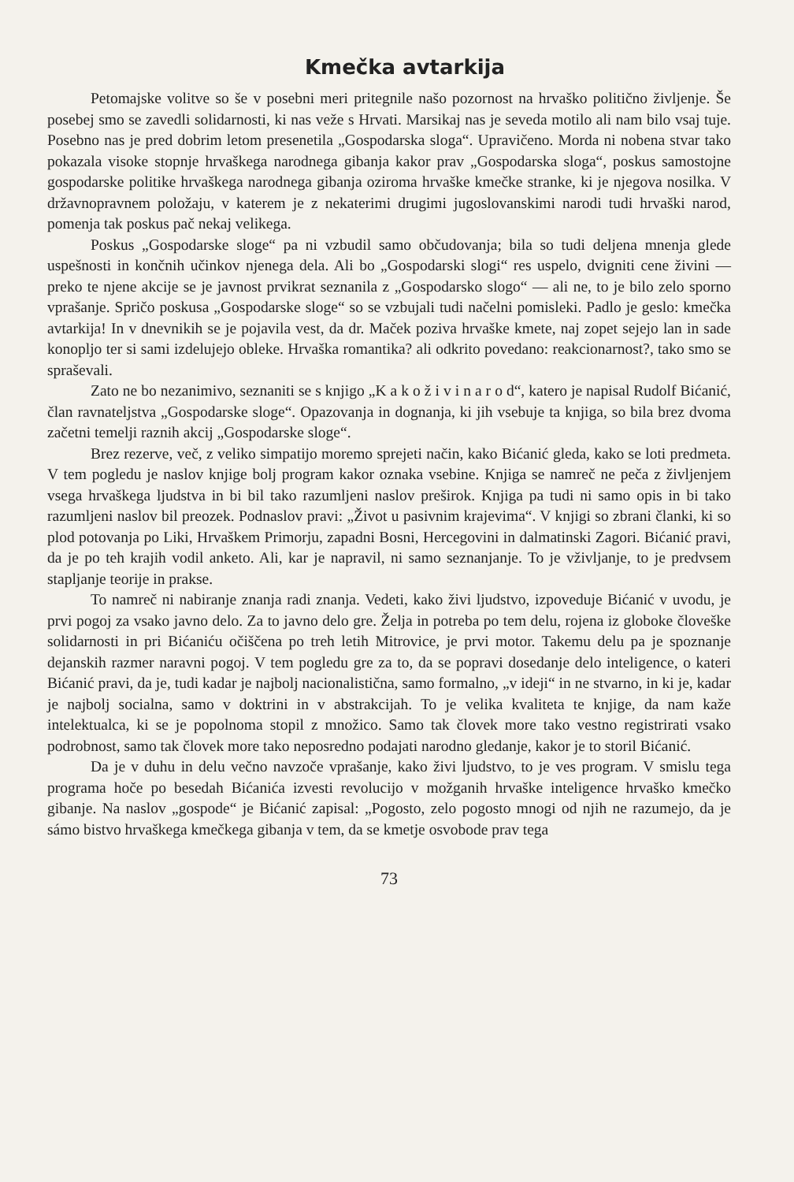Kmečka avtarkija
Petomajske volitve so še v posebni meri pritegnile našo pozornost na hrvaško politično življenje. Še posebej smo se zavedli solidarnosti, ki nas veže s Hrvati. Marsikaj nas je seveda motilo ali nam bilo vsaj tuje. Posebno nas je pred dobrim letom presenetila „Gospodarska sloga“. Upravičeno. Morda ni nobena stvar tako pokazala visoke stopnje hrvaškega narodnega gibanja kakor prav „Gospodarska sloga“, poskus samostojne gospodarske politike hrvaškega narodnega gibanja oziroma hrvaške kmečke stranke, ki je njegova nosilka. V državnopravnem položaju, v katerem je z nekaterimi drugimi jugoslovanskimi narodi tudi hrvaški narod, pomenja tak poskus pač nekaj velikega.
Poskus „Gospodarske sloge“ pa ni vzbudil samo občudovanja; bila so tudi deljena mnenja glede uspešnosti in končnih učinkov njenega dela. Ali bo „Gospodarski slogi“ res uspelo, dvigniti cene živini — preko te njene akcije se je javnost prvikrat seznanila z „Gospodarsko slogo“ — ali ne, to je bilo zelo sporno vprašanje. Spričo poskusa „Gospodarske sloge“ so se vzbujali tudi načelni pomisleki. Padlo je geslo: kmečka avtarkija! In v dnevnikih se je pojavila vest, da dr. Maček poziva hrvaške kmete, naj zopet sejejo lan in sade konopljo ter si sami izdelujejo obleke. Hrvaška romantika? ali odkrito povedano: reakcionarnost?, tako smo se spraševali.
Zato ne bo nezanimivo, seznaniti se s knjigo „K a k o ž i v i n a r o d“, katero je napisal Rudolf Bićanić, član ravnateljstva „Gospodarske sloge“. Opazovanja in dognanja, ki jih vsebuje ta knjiga, so bila brez dvoma začetni temelji raznih akcij „Gospodarske sloge“.
Brez rezerve, več, z veliko simpatijo moremo sprejeti način, kako Bićanić gleda, kako se loti predmeta. V tem pogledu je naslov knjige bolj program kakor oznaka vsebine. Knjiga se namreč ne peča z življenjem vsega hrvaškega ljudstva in bi bil tako razumljeni naslov preširok. Knjiga pa tudi ni samo opis in bi tako razumljeni naslov bil preozek. Podnaslov pravi: „Život u pasivnim krajevima“. V knjigi so zbrani članki, ki so plod potovanja po Liki, Hrvaškem Primorju, zapadni Bosni, Hercegovini in dalmatinski Zagori. Bićanić pravi, da je po teh krajih vodil anketo. Ali, kar je napravil, ni samo seznanjanje. To je vživljanje, to je predvsem stapljanje teorije in prakse.
To namreč ni nabiranje znanja radi znanja. Vedeti, kako živi ljudstvo, izpoveduje Bićanić v uvodu, je prvi pogoj za vsako javno delo. Za to javno delo gre. Želja in potreba po tem delu, rojena iz globoke človeške solidarnosti in pri Bićaniću očiščena po treh letih Mitrovice, je prvi motor. Takemu delu pa je spoznanje dejanskih razmer naravni pogoj. V tem pogledu gre za to, da se popravi dosedanje delo inteligence, o kateri Bićanić pravi, da je, tudi kadar je najbolj nacionalistična, samo formalno, „v ideji“ in ne stvarno, in ki je, kadar je najbolj socialna, samo v doktrini in v abstrakcijah. To je velika kvaliteta te knjige, da nam kaže intelektualca, ki se je popolnoma stopil z množico. Samo tak človek more tako vestno registrirati vsako podrobnost, samo tak človek more tako neposredno podajati narodno gledanje, kakor je to storil Bićanić.
Da je v duhu in delu večno navzoče vprašanje, kako živi ljudstvo, to je ves program. V smislu tega programa hoče po besedah Bićanića izvesti revolucijo v možganih hrvaške inteligence hrvaško kmečko gibanje. Na naslov „gospode“ je Bićanić zapisal: „Pogosto, zelo pogosto mnogi od njih ne razumejo, da je sámo bistvo hrvaškega kmečkega gibanja v tem, da se kmetje osvobode prav tega
73